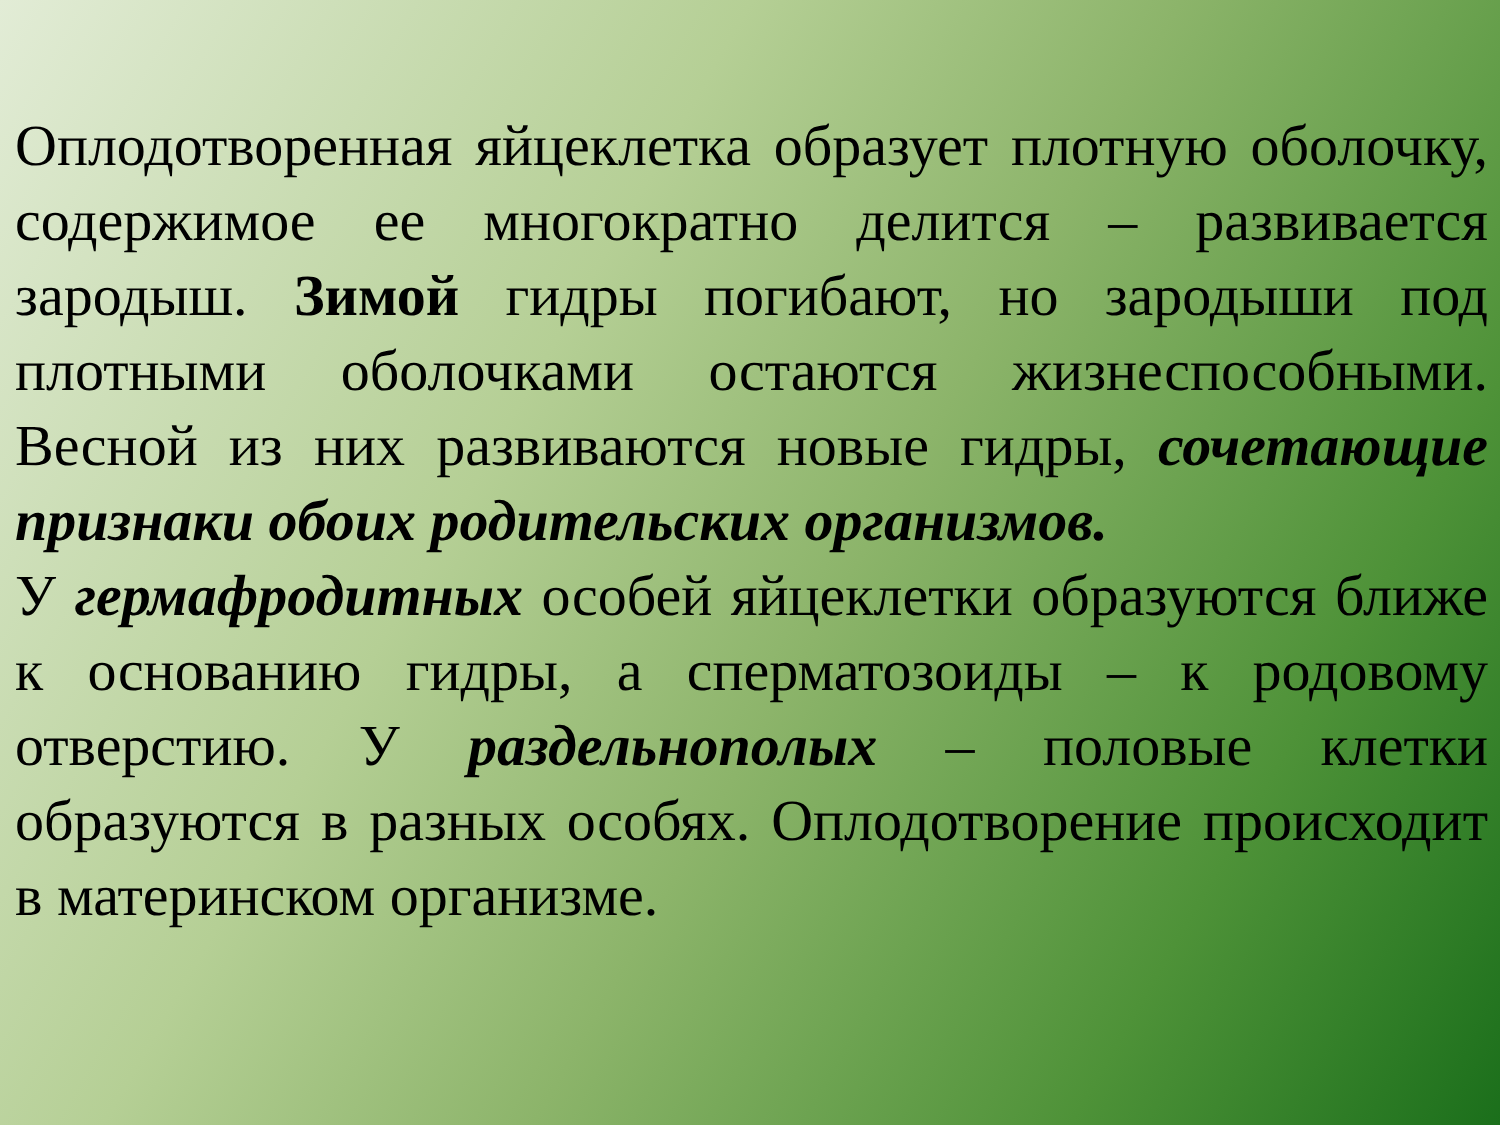Оплодотворенная яйцеклетка образует плотную оболочку, содержимое ее многократно делится – развивается зародыш. Зимой гидры погибают, но зародыши под плотными оболочками остаются жизнеспособными. Весной из них развиваются новые гидры, сочетающие признаки обоих родительских организмов.
У гермафродитных особей яйцеклетки образуются ближе к основанию гидры, а сперматозоиды – к родовому отверстию. У раздельнополых – половые клетки образуются в разных особях. Оплодотворение происходит в материнском организме.